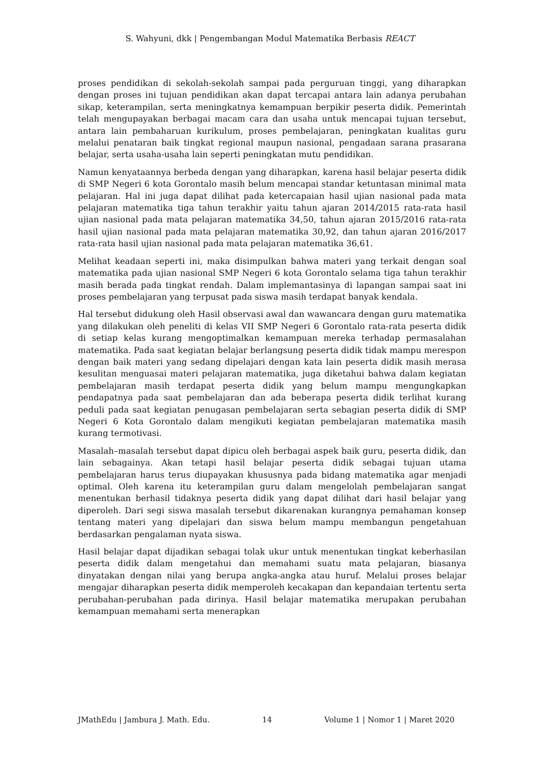S. Wahyuni, dkk | Pengembangan Modul Matematika Berbasis REACT
proses pendidikan di sekolah-sekolah sampai pada perguruan tinggi, yang diharapkan dengan proses ini tujuan pendidikan akan dapat tercapai antara lain adanya perubahan sikap, keterampilan, serta meningkatnya kemampuan berpikir peserta didik. Pemerintah telah mengupayakan berbagai macam cara dan usaha untuk mencapai tujuan tersebut, antara lain pembaharuan kurikulum, proses pembelajaran, peningkatan kualitas guru melalui penataran baik tingkat regional maupun nasional, pengadaan sarana prasarana belajar, serta usaha-usaha lain seperti peningkatan mutu pendidikan.
Namun kenyataannya berbeda dengan yang diharapkan, karena hasil belajar peserta didik di SMP Negeri 6 kota Gorontalo masih belum mencapai standar ketuntasan minimal mata pelajaran. Hal ini juga dapat dilihat pada ketercapaian hasil ujian nasional pada mata pelajaran matematika tiga tahun terakhir yaitu tahun ajaran 2014/2015 rata-rata hasil ujian nasional pada mata pelajaran matematika 34,50, tahun ajaran 2015/2016 rata-rata hasil ujian nasional pada mata pelajaran matematika 30,92, dan tahun ajaran 2016/2017 rata-rata hasil ujian nasional pada mata pelajaran matematika 36,61.
Melihat keadaan seperti ini, maka disimpulkan bahwa materi yang terkait dengan soal matematika pada ujian nasional SMP Negeri 6 kota Gorontalo selama tiga tahun terakhir masih berada pada tingkat rendah. Dalam implemantasinya di lapangan sampai saat ini proses pembelajaran yang terpusat pada siswa masih terdapat banyak kendala.
Hal tersebut didukung oleh Hasil observasi awal dan wawancara dengan guru matematika yang dilakukan oleh peneliti di kelas VII SMP Negeri 6 Gorontalo rata-rata peserta didik di setiap kelas kurang mengoptimalkan kemampuan mereka terhadap permasalahan matematika. Pada saat kegiatan belajar berlangsung peserta didik tidak mampu merespon dengan baik materi yang sedang dipelajari dengan kata lain peserta didik masih merasa kesulitan menguasai materi pelajaran matematika, juga diketahui bahwa dalam kegiatan pembelajaran masih terdapat peserta didik yang belum mampu mengungkapkan pendapatnya pada saat pembelajaran dan ada beberapa peserta didik terlihat kurang peduli pada saat kegiatan penugasan pembelajaran serta sebagian peserta didik di SMP Negeri 6 Kota Gorontalo dalam mengikuti kegiatan pembelajaran matematika masih kurang termotivasi.
Masalah–masalah tersebut dapat dipicu oleh berbagai aspek baik guru, peserta didik, dan lain sebagainya. Akan tetapi hasil belajar peserta didik sebagai tujuan utama pembelajaran harus terus diupayakan khususnya pada bidang matematika agar menjadi optimal. Oleh karena itu keterampilan guru dalam mengelolah pembelajaran sangat menentukan berhasil tidaknya peserta didik yang dapat dilihat dari hasil belajar yang diperoleh. Dari segi siswa masalah tersebut dikarenakan kurangnya pemahaman konsep tentang materi yang dipelajari dan siswa belum mampu membangun pengetahuan berdasarkan pengalaman nyata siswa.
Hasil belajar dapat dijadikan sebagai tolak ukur untuk menentukan tingkat keberhasilan peserta didik dalam mengetahui dan memahami suatu mata pelajaran, biasanya dinyatakan dengan nilai yang berupa angka-angka atau huruf. Melalui proses belajar mengajar diharapkan peserta didik memperoleh kecakapan dan kepandaian tertentu serta perubahan-perubahan pada dirinya. Hasil belajar matematika merupakan perubahan kemampuan memahami serta menerapkan
JMathEdu | Jambura J. Math. Edu. 14 Volume 1 | Nomor 1 | Maret 2020